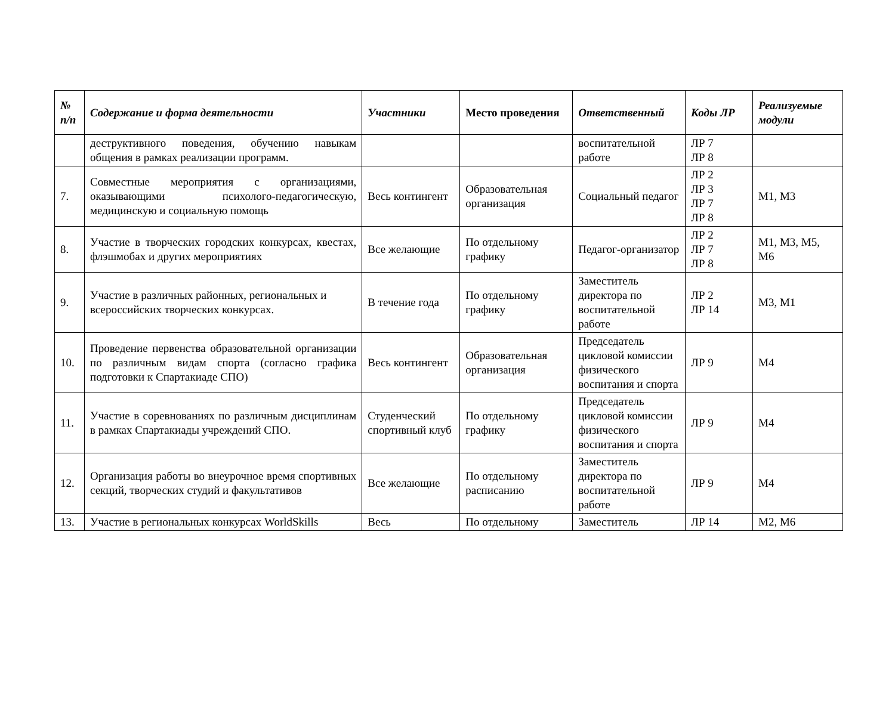| № п/п | Содержание и форма деятельности | Участники | Место проведения | Ответственный | Коды ЛР | Реализуемые модули |
| --- | --- | --- | --- | --- | --- | --- |
| | деструктивного поведения, обучению навыкам общения в рамках реализации программ. | | | воспитательной работе | ЛР 7 ЛР 8 | |
| 7. | Совместные мероприятия с организациями, оказывающими психолого-педагогическую, медицинскую и социальную помощь | Весь контингент | Образовательная организация | Социальный педагог | ЛР 2 ЛР 3 ЛР 7 ЛР 8 | М1, М3 |
| 8. | Участие в творческих городских конкурсах, квестах, флэшмобах и других мероприятиях | Все желающие | По отдельному графику | Педагог-организатор | ЛР 2 ЛР 7 ЛР 8 | М1, М3, М5, М6 |
| 9. | Участие в различных районных, региональных и всероссийских творческих конкурсах. | В течение года | По отдельному графику | Заместитель директора по воспитательной работе | ЛР 2 ЛР 14 | М3, М1 |
| 10. | Проведение первенства образовательной организации по различным видам спорта (согласно графика подготовки к Спартакиаде СПО) | Весь контингент | Образовательная организация | Председатель цикловой комиссии физического воспитания и спорта | ЛР 9 | М4 |
| 11. | Участие в соревнованиях по различным дисциплинам в рамках Спартакиады учреждений СПО. | Студенческий спортивный клуб | По отдельному графику | Председатель цикловой комиссии физического воспитания и спорта | ЛР 9 | М4 |
| 12. | Организация работы во внеурочное время спортивных секций, творческих студий и факультативов | Все желающие | По отдельному расписанию | Заместитель директора по воспитательной работе | ЛР 9 | М4 |
| 13. | Участие в региональных конкурсах WorldSkills | Весь | По отдельному | Заместитель | ЛР 14 | М2, М6 |